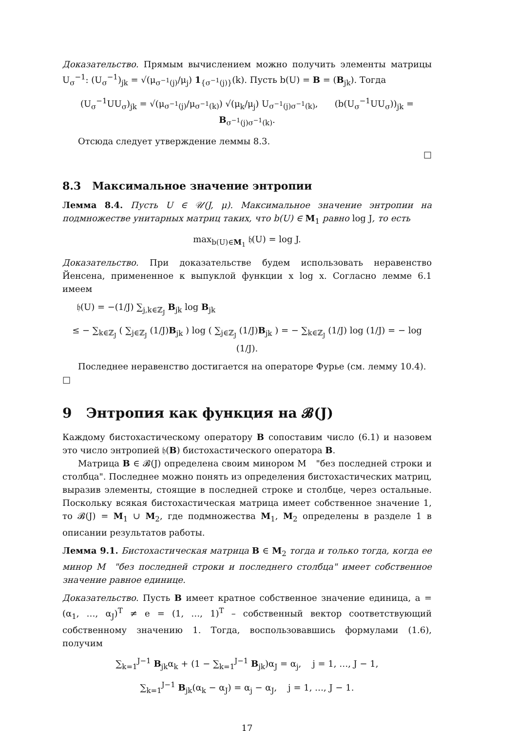Доказательство. Прямым вычислением можно получить элементы матрицы U<sub>σ</sub><sup>−1</sup>: (U<sub>σ</sub><sup>−1</sup>)<sub>jk</sub> = √(μ<sub>σ<sup>−1</sup>(j)</sub>/μ<sub>j</sub>) 1<sub>{σ<sup>−1</sup>(j)}</sub>(k). Пусть b(U) = B = (B<sub>jk</sub>). Тогда
(U<sub>σ</sub><sup>−1</sup>UU<sub>σ</sub>)<sub>jk</sub> = √(μ<sub>σ<sup>−1</sup>(j)</sub>/μ<sub>σ<sup>−1</sup>(k)</sub>) √(μ<sub>k</sub>/μ<sub>j</sub>) U<sub>σ<sup>−1</sup>(j)σ<sup>−1</sup>(k)</sub>, (b(U<sub>σ</sub><sup>−1</sup>UU<sub>σ</sub>))<sub>jk</sub> = B<sub>σ<sup>−1</sup>(j)σ<sup>−1</sup>(k)</sub>.
Отсюда следует утверждение леммы 8.3.
□
8.3 Максимальное значение энтропии
Лемма 8.4. Пусть U ∈ 𝒰(J, μ). Максимальное значение энтропии на подмножестве унитарных матриц таких, что b(U) ∈ M<sub>1</sub> равно log J, то есть
max<sub>b(U)∈M<sub>1</sub></sub> 𝔥(U) = log J.
Доказательство. При доказательстве будем использовать неравенство Йенсена, примененное к выпуклой функции x log x. Согласно лемме 6.1 имеем
𝔥(U) = −(1/J) ∑<sub>j,k∈ℤ<sub>J</sub></sub> B<sub>jk</sub> log B<sub>jk</sub>
≤ − ∑<sub>k∈ℤ<sub>J</sub></sub> ( ∑<sub>j∈ℤ<sub>J</sub></sub> (1/J)B<sub>jk</sub> ) log ( ∑<sub>j∈ℤ<sub>J</sub></sub> (1/J)B<sub>jk</sub> ) = − ∑<sub>k∈ℤ<sub>J</sub></sub> (1/J) log (1/J) = − log (1/J).
Последнее неравенство достигается на операторе Фурье (см. лемму 10.4). □
9 Энтропия как функция на 𝓑(J)
Каждому бистохастическому оператору B сопоставим число (6.1) и назовем это число энтропией 𝔥(B) бистохастического оператора B.
Матрица B ∈ 𝓑(J) определена своим минором M "без последней строки и столбца". Последнее можно понять из определения бистохастических матриц, выразив элементы, стоящие в последней строке и столбце, через остальные. Поскольку всякая бистохастическая матрица имеет собственное значение 1, то 𝓑(J) = M<sub>1</sub> ∪ M<sub>2</sub>, где подмножества M<sub>1</sub>, M<sub>2</sub> определены в разделе 1 в описании результатов работы.
Лемма 9.1. Бистохастическая матрица B ∈ M<sub>2</sub> тогда и только тогда, когда ее минор M "без последней строки и последнего столбца" имеет собственное значение равное единице.
Доказательство. Пусть B имеет кратное собственное значение единица, a = (α<sub>1</sub>, …, α<sub>J</sub>)<sup>T</sup> ≠ e = (1, …, 1)<sup>T</sup> – собственный вектор соответствующий собственному значению 1. Тогда, воспользовавшись формулами (1.6), получим
∑<sub>k=1</sub><sup>J−1</sup> B<sub>jk</sub>α<sub>k</sub> + (1 − ∑<sub>k=1</sub><sup>J−1</sup> B<sub>jk</sub>)α<sub>J</sub> = α<sub>j</sub>, j = 1, …, J − 1,
∑<sub>k=1</sub><sup>J−1</sup> B<sub>jk</sub>(α<sub>k</sub> − α<sub>J</sub>) = α<sub>j</sub> − α<sub>J</sub>, j = 1, …, J − 1.
17